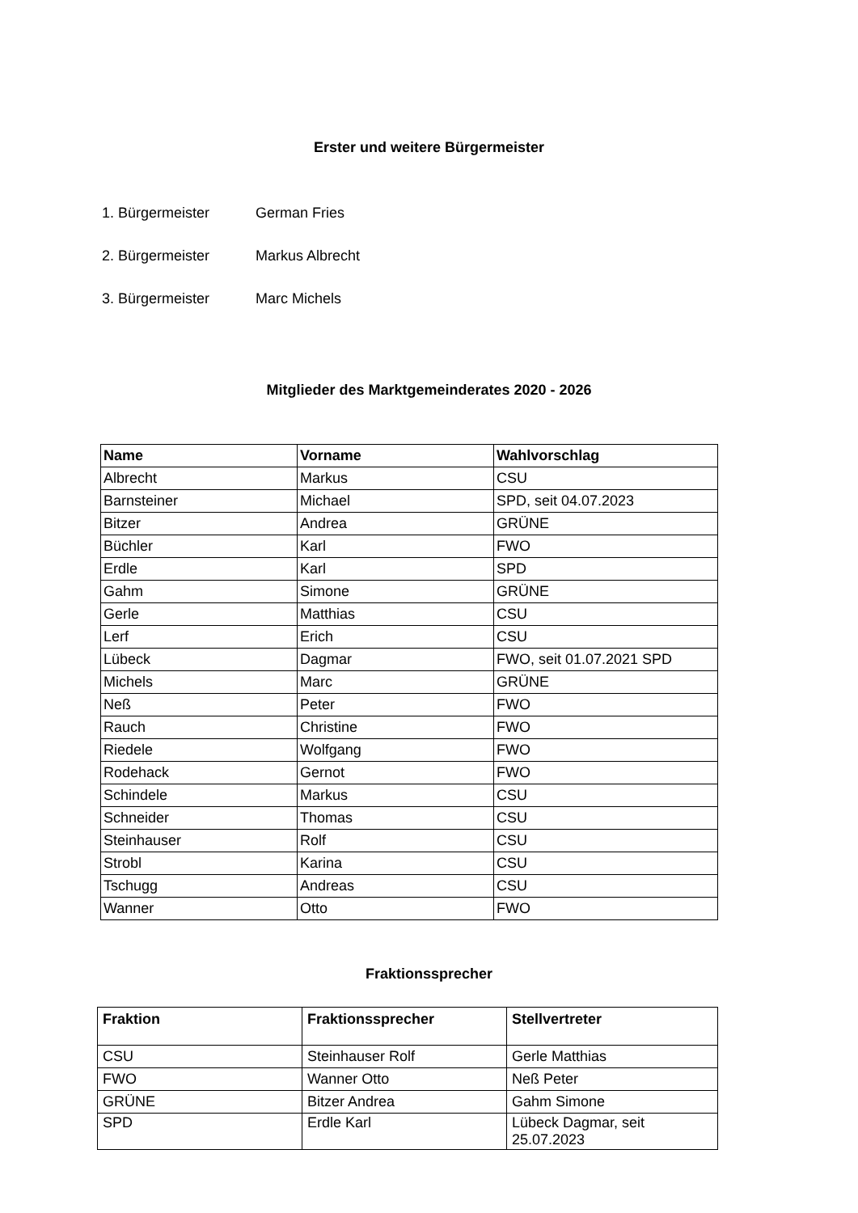Erster und weitere Bürgermeister
1. Bürgermeister German Fries
2. Bürgermeister Markus Albrecht
3. Bürgermeister Marc Michels
Mitglieder des Marktgemeinderates 2020 - 2026
| Name | Vorname | Wahlvorschlag |
| --- | --- | --- |
| Albrecht | Markus | CSU |
| Barnsteiner | Michael | SPD, seit 04.07.2023 |
| Bitzer | Andrea | GRÜNE |
| Büchler | Karl | FWO |
| Erdle | Karl | SPD |
| Gahm | Simone | GRÜNE |
| Gerle | Matthias | CSU |
| Lerf | Erich | CSU |
| Lübeck | Dagmar | FWO, seit 01.07.2021 SPD |
| Michels | Marc | GRÜNE |
| Neß | Peter | FWO |
| Rauch | Christine | FWO |
| Riedele | Wolfgang | FWO |
| Rodehack | Gernot | FWO |
| Schindele | Markus | CSU |
| Schneider | Thomas | CSU |
| Steinhauser | Rolf | CSU |
| Strobl | Karina | CSU |
| Tschugg | Andreas | CSU |
| Wanner | Otto | FWO |
Fraktionssprecher
| Fraktion | Fraktionssprecher | Stellvertreter |
| --- | --- | --- |
| CSU | Steinhauser Rolf | Gerle Matthias |
| FWO | Wanner Otto | Neß Peter |
| GRÜNE | Bitzer Andrea | Gahm Simone |
| SPD | Erdle Karl | Lübeck Dagmar, seit 25.07.2023 |